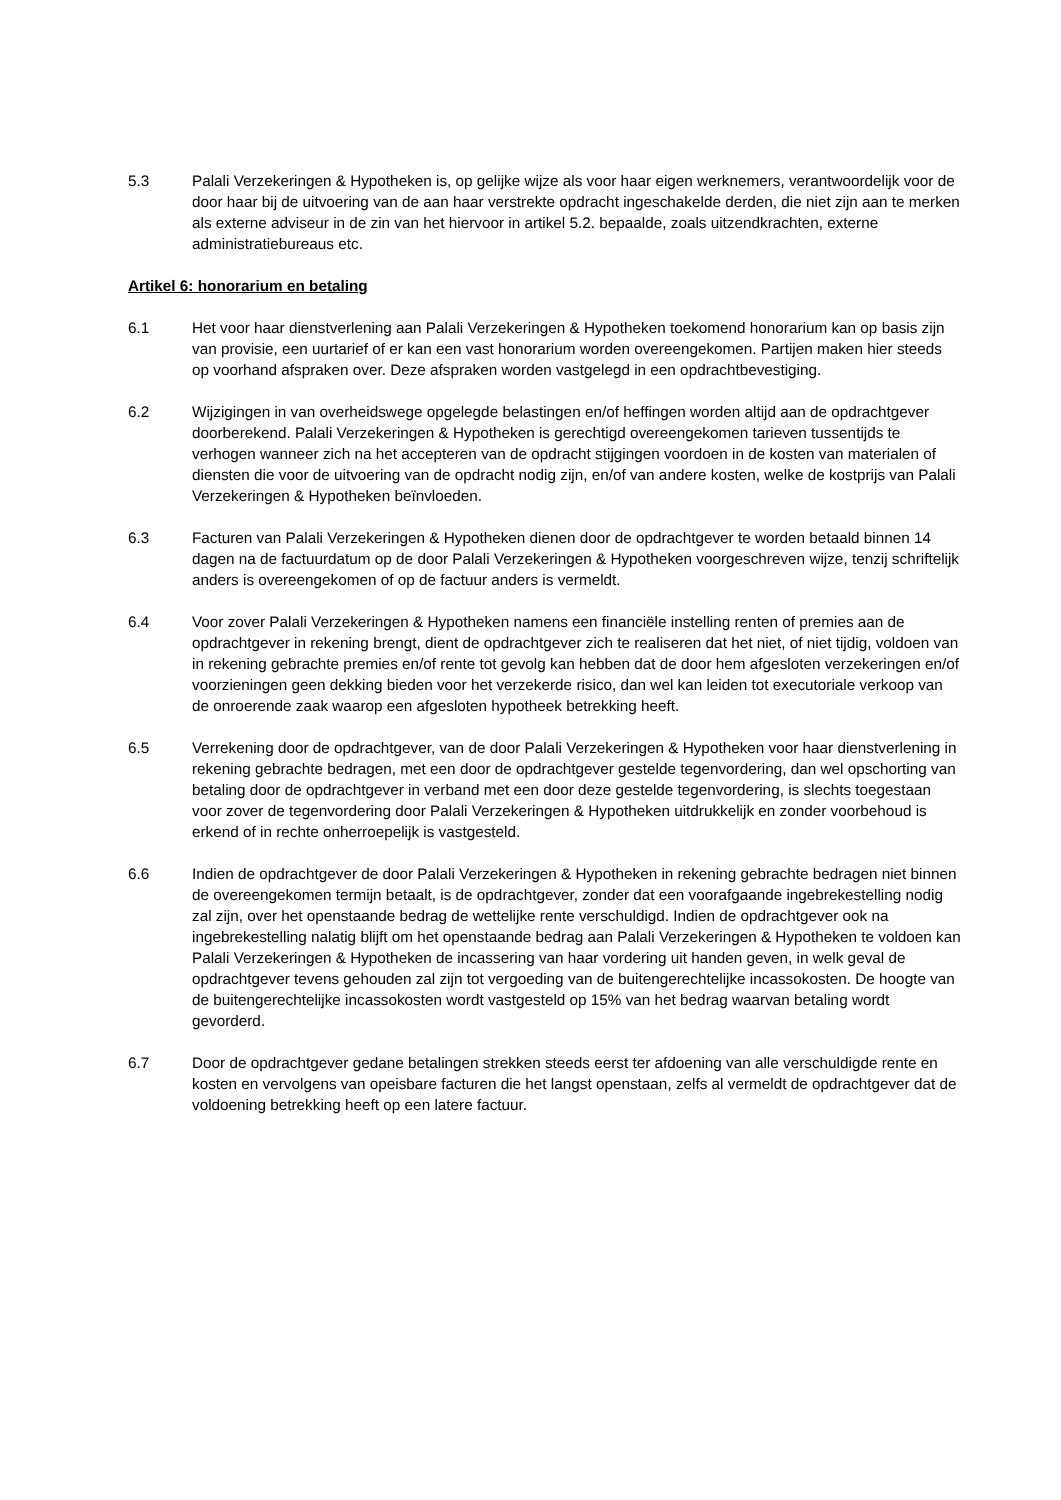5.3 Palali Verzekeringen & Hypotheken is, op gelijke wijze als voor haar eigen werknemers, verantwoordelijk voor de door haar bij de uitvoering van de aan haar verstrekte opdracht ingeschakelde derden, die niet zijn aan te merken als externe adviseur in de zin van het hiervoor in artikel 5.2. bepaalde, zoals uitzendkrachten, externe administratiebureaus etc.
Artikel 6: honorarium en betaling
6.1 Het voor haar dienstverlening aan Palali Verzekeringen & Hypotheken toekomend honorarium kan op basis zijn van provisie, een uurtarief of er kan een vast honorarium worden overeengekomen. Partijen maken hier steeds op voorhand afspraken over. Deze afspraken worden vastgelegd in een opdrachtbevestiging.
6.2 Wijzigingen in van overheidswege opgelegde belastingen en/of heffingen worden altijd aan de opdrachtgever doorberekend. Palali Verzekeringen & Hypotheken is gerechtigd overeengekomen tarieven tussentijds te verhogen wanneer zich na het accepteren van de opdracht stijgingen voordoen in de kosten van materialen of diensten die voor de uitvoering van de opdracht nodig zijn, en/of van andere kosten, welke de kostprijs van Palali Verzekeringen & Hypotheken beïnvloeden.
6.3 Facturen van Palali Verzekeringen & Hypotheken dienen door de opdrachtgever te worden betaald binnen 14 dagen na de factuurdatum op de door Palali Verzekeringen & Hypotheken voorgeschreven wijze, tenzij schriftelijk anders is overeengekomen of op de factuur anders is vermeldt.
6.4 Voor zover Palali Verzekeringen & Hypotheken namens een financiële instelling renten of premies aan de opdrachtgever in rekening brengt, dient de opdrachtgever zich te realiseren dat het niet, of niet tijdig, voldoen van in rekening gebrachte premies en/of rente tot gevolg kan hebben dat de door hem afgesloten verzekeringen en/of voorzieningen geen dekking bieden voor het verzekerde risico, dan wel kan leiden tot executoriale verkoop van de onroerende zaak waarop een afgesloten hypotheek betrekking heeft.
6.5 Verrekening door de opdrachtgever, van de door Palali Verzekeringen & Hypotheken voor haar dienstverlening in rekening gebrachte bedragen, met een door de opdrachtgever gestelde tegenvordering, dan wel opschorting van betaling door de opdrachtgever in verband met een door deze gestelde tegenvordering, is slechts toegestaan voor zover de tegenvordering door Palali Verzekeringen & Hypotheken uitdrukkelijk en zonder voorbehoud is erkend of in rechte onherroepelijk is vastgesteld.
6.6 Indien de opdrachtgever de door Palali Verzekeringen & Hypotheken in rekening gebrachte bedragen niet binnen de overeengekomen termijn betaalt, is de opdrachtgever, zonder dat een voorafgaande ingebrekestelling nodig zal zijn, over het openstaande bedrag de wettelijke rente verschuldigd. Indien de opdrachtgever ook na ingebrekestelling nalatig blijft om het openstaande bedrag aan Palali Verzekeringen & Hypotheken te voldoen kan Palali Verzekeringen & Hypotheken de incassering van haar vordering uit handen geven, in welk geval de opdrachtgever tevens gehouden zal zijn tot vergoeding van de buitengerechtelijke incassokosten. De hoogte van de buitengerechtelijke incassokosten wordt vastgesteld op 15% van het bedrag waarvan betaling wordt gevorderd.
6.7 Door de opdrachtgever gedane betalingen strekken steeds eerst ter afdoening van alle verschuldigde rente en kosten en vervolgens van opeisbare facturen die het langst openstaan, zelfs al vermeldt de opdrachtgever dat de voldoening betrekking heeft op een latere factuur.